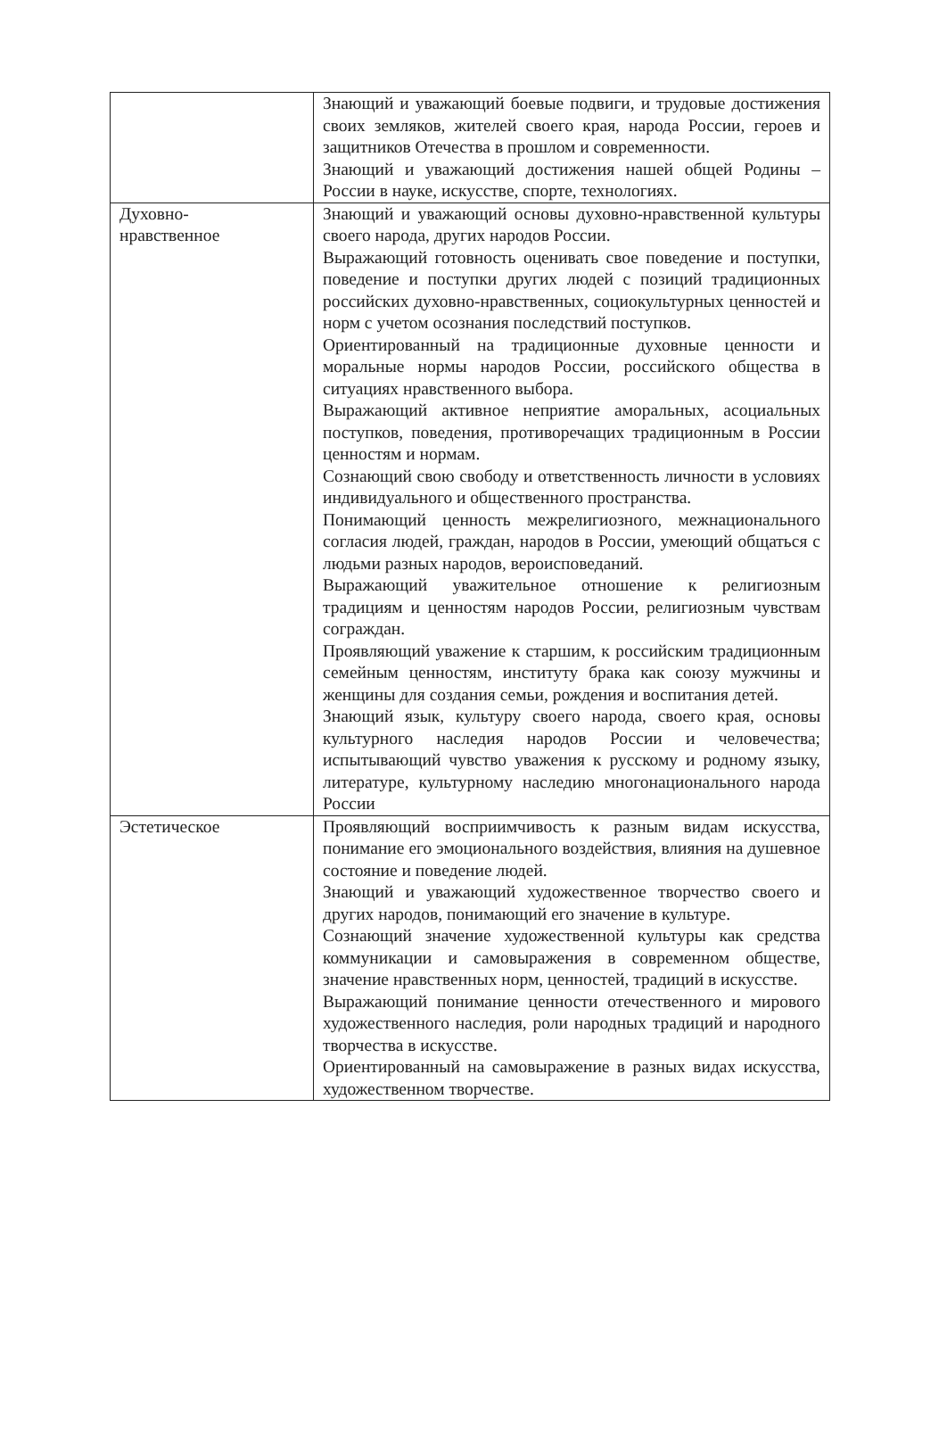| | Знающий и уважающий боевые подвиги, и трудовые достижения своих земляков, жителей своего края, народа России, героев и защитников Отечества в прошлом и современности. Знающий и уважающий достижения нашей общей Родины – России в науке, искусстве, спорте, технологиях. |
| Духовно- нравственное | Знающий и уважающий основы духовно-нравственной культуры своего народа, других народов России. Выражающий готовность оценивать свое поведение и поступки, поведение и поступки других людей с позиций традиционных российских духовно-нравственных, социокультурных ценностей и норм с учетом осознания последствий поступков. Ориентированный на традиционные духовные ценности и моральные нормы народов России, российского общества в ситуациях нравственного выбора. Выражающий активное неприятие аморальных, асоциальных поступков, поведения, противоречащих традиционным в России ценностям и нормам. Сознающий свою свободу и ответственность личности в условиях индивидуального и общественного пространства. Понимающий ценность межрелигиозного, межнационального согласия людей, граждан, народов в России, умеющий общаться с людьми разных народов, вероисповеданий. Выражающий уважительное отношение к религиозным традициям и ценностям народов России, религиозным чувствам сограждан. Проявляющий уважение к старшим, к российским традиционным семейным ценностям, институту брака как союзу мужчины и женщины для создания семьи, рождения и воспитания детей. Знающий язык, культуру своего народа, своего края, основы культурного наследия народов России и человечества; испытывающий чувство уважения к русскому и родному языку, литературе, культурному наследию многонационального народа России |
| Эстетическое | Проявляющий восприимчивость к разным видам искусства, понимание его эмоционального воздействия, влияния на душевное состояние и поведение людей. Знающий и уважающий художественное творчество своего и других народов, понимающий его значение в культуре. Сознающий значение художественной культуры как средства коммуникации и самовыражения в современном обществе, значение нравственных норм, ценностей, традиций в искусстве. Выражающий понимание ценности отечественного и мирового художественного наследия, роли народных традиций и народного творчества в искусстве. Ориентированный на самовыражение в разных видах искусства, художественном творчестве. |